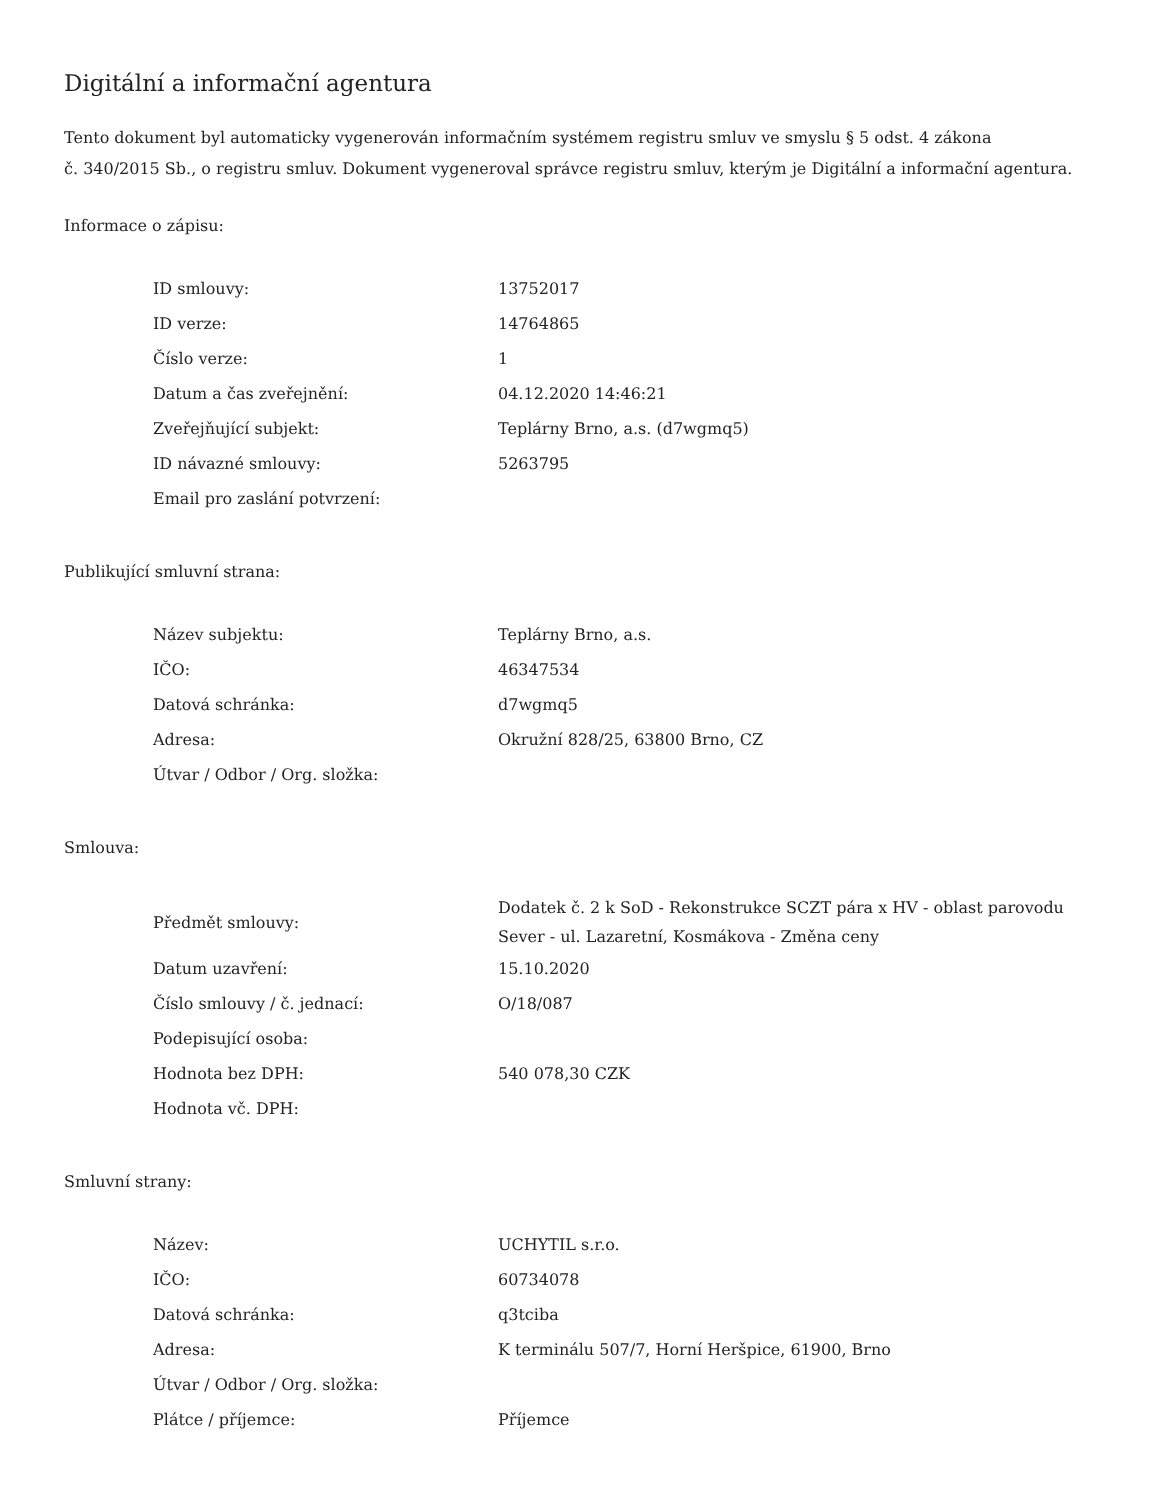Digitální a informační agentura
Tento dokument byl automaticky vygenerován informačním systémem registru smluv ve smyslu § 5 odst. 4 zákona
č. 340/2015 Sb., o registru smluv. Dokument vygeneroval správce registru smluv, kterým je Digitální a informační agentura.
Informace o zápisu:
| ID smlouvy: | 13752017 |
| ID verze: | 14764865 |
| Číslo verze: | 1 |
| Datum a čas zveřejnění: | 04.12.2020 14:46:21 |
| Zveřejňující subjekt: | Teplárny Brno, a.s. (d7wgmq5) |
| ID návazné smlouvy: | 5263795 |
| Email pro zaslání potvrzení: | |
Publikující smluvní strana:
| Název subjektu: | Teplárny Brno, a.s. |
| IČO: | 46347534 |
| Datová schránka: | d7wgmq5 |
| Adresa: | Okružní 828/25, 63800 Brno, CZ |
| Útvar / Odbor / Org. složka: | |
Smlouva:
| Předmět smlouvy: | Dodatek č. 2 k SoD - Rekonstrukce SCZT pára x HV - oblast parovodu Sever - ul. Lazaretní, Kosmákova - Změna ceny |
| Datum uzavření: | 15.10.2020 |
| Číslo smlouvy / č. jednací: | O/18/087 |
| Podepisující osoba: | |
| Hodnota bez DPH: | 540 078,30 CZK |
| Hodnota vč. DPH: | |
Smluvní strany:
| Název: | UCHYTIL s.r.o. |
| IČO: | 60734078 |
| Datová schránka: | q3tciba |
| Adresa: | K terminálu 507/7, Horní Heršpice, 61900, Brno |
| Útvar / Odbor / Org. složka: | |
| Plátce / příjemce: | Příjemce |